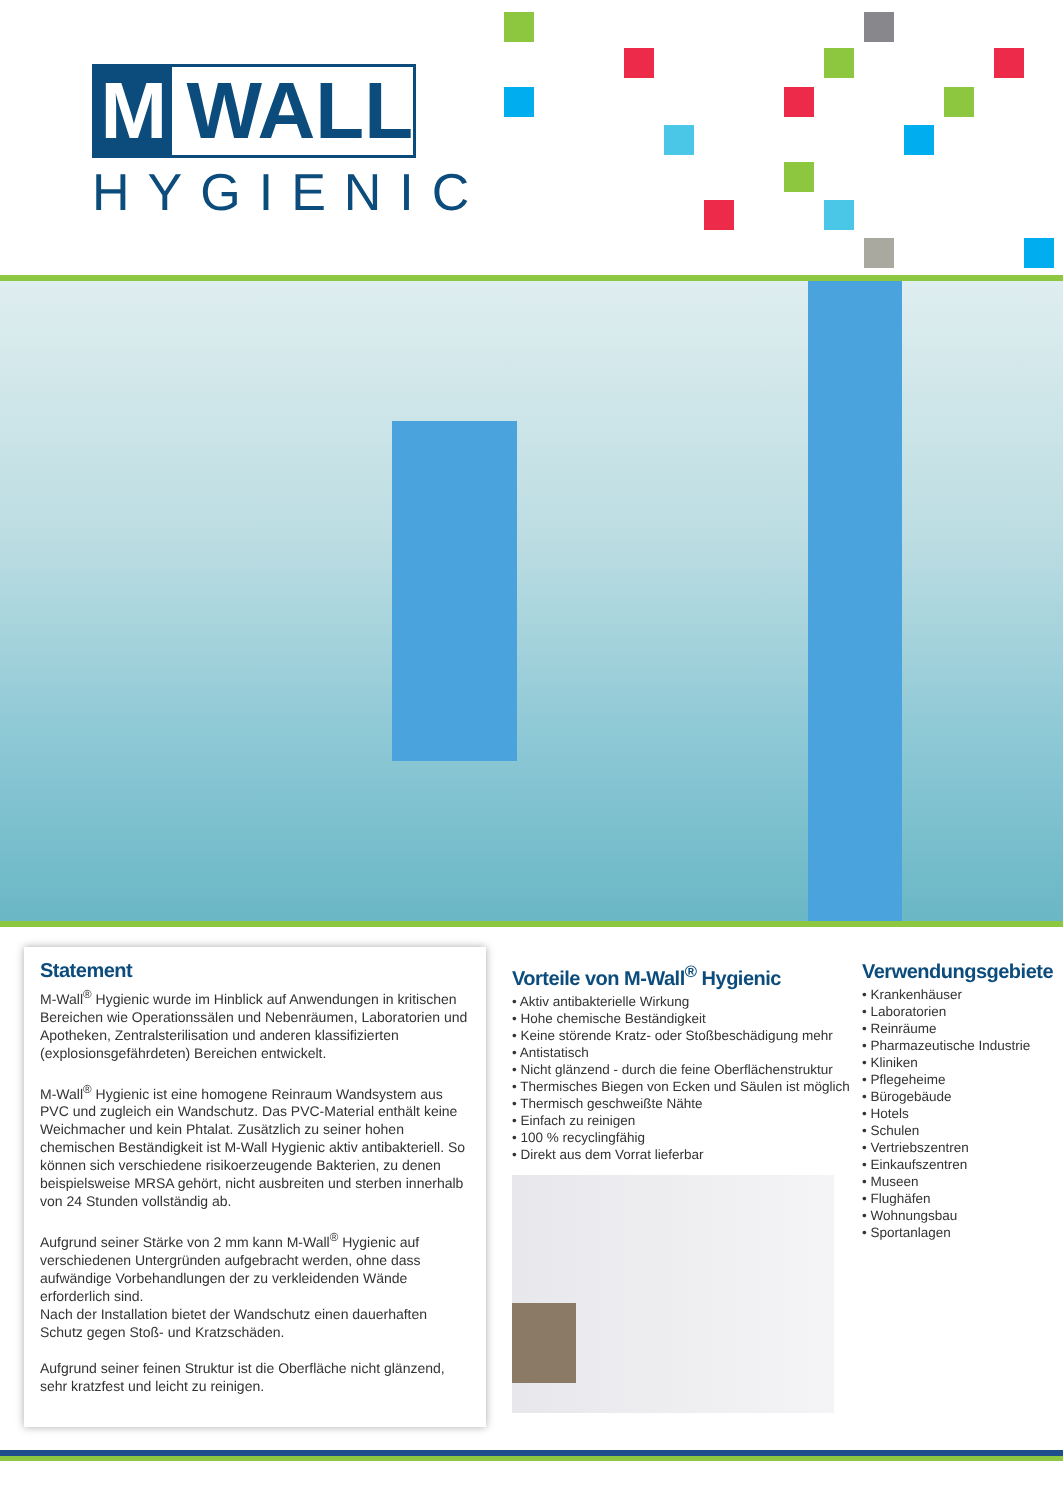M WALL
HYGIENIC
Statement
M-Wall<sup>®</sup> Hygienic wurde im Hinblick auf Anwendungen in kritischen Bereichen wie Operationssälen und Nebenräumen, Laboratorien und Apotheken, Zentralsterilisation und anderen klassifizierten (explosionsgefährdeten) Bereichen entwickelt.
M-Wall<sup>®</sup> Hygienic ist eine homogene Reinraum Wandsystem aus PVC und zugleich ein Wandschutz. Das PVC-Material enthält keine Weichmacher und kein Phtalat. Zusätzlich zu seiner hohen chemischen Beständigkeit ist M-Wall Hygienic aktiv antibakteriell. So können sich verschiedene risikoerzeugende Bakterien, zu denen beispielsweise MRSA gehört, nicht ausbreiten und sterben innerhalb von 24 Stunden vollständig ab.
Aufgrund seiner Stärke von 2 mm kann M-Wall<sup>®</sup> Hygienic auf verschiedenen Untergründen aufgebracht werden, ohne dass aufwändige Vorbehandlungen der zu verkleidenden Wände erforderlich sind.
Nach der Installation bietet der Wandschutz einen dauerhaften Schutz gegen Stoß- und Kratzschäden.
Aufgrund seiner feinen Struktur ist die Oberfläche nicht glänzend, sehr kratzfest und leicht zu reinigen.
Vorteile von M-Wall<sup>®</sup> Hygienic
• Aktiv antibakterielle Wirkung
• Hohe chemische Beständigkeit
• Keine störende Kratz- oder Stoßbeschädigung mehr
• Antistatisch
• Nicht glänzend - durch die feine Oberflächenstruktur
• Thermisches Biegen von Ecken und Säulen ist möglich
• Thermisch geschweißte Nähte
• Einfach zu reinigen
• 100 % recyclingfähig
• Direkt aus dem Vorrat lieferbar
Verwendungsgebiete
• Krankenhäuser
• Laboratorien
• Reinräume
• Pharmazeutische Industrie
• Kliniken
• Pflegeheime
• Bürogebäude
• Hotels
• Schulen
• Vertriebszentren
• Einkaufszentren
• Museen
• Flughäfen
• Wohnungsbau
• Sportanlagen